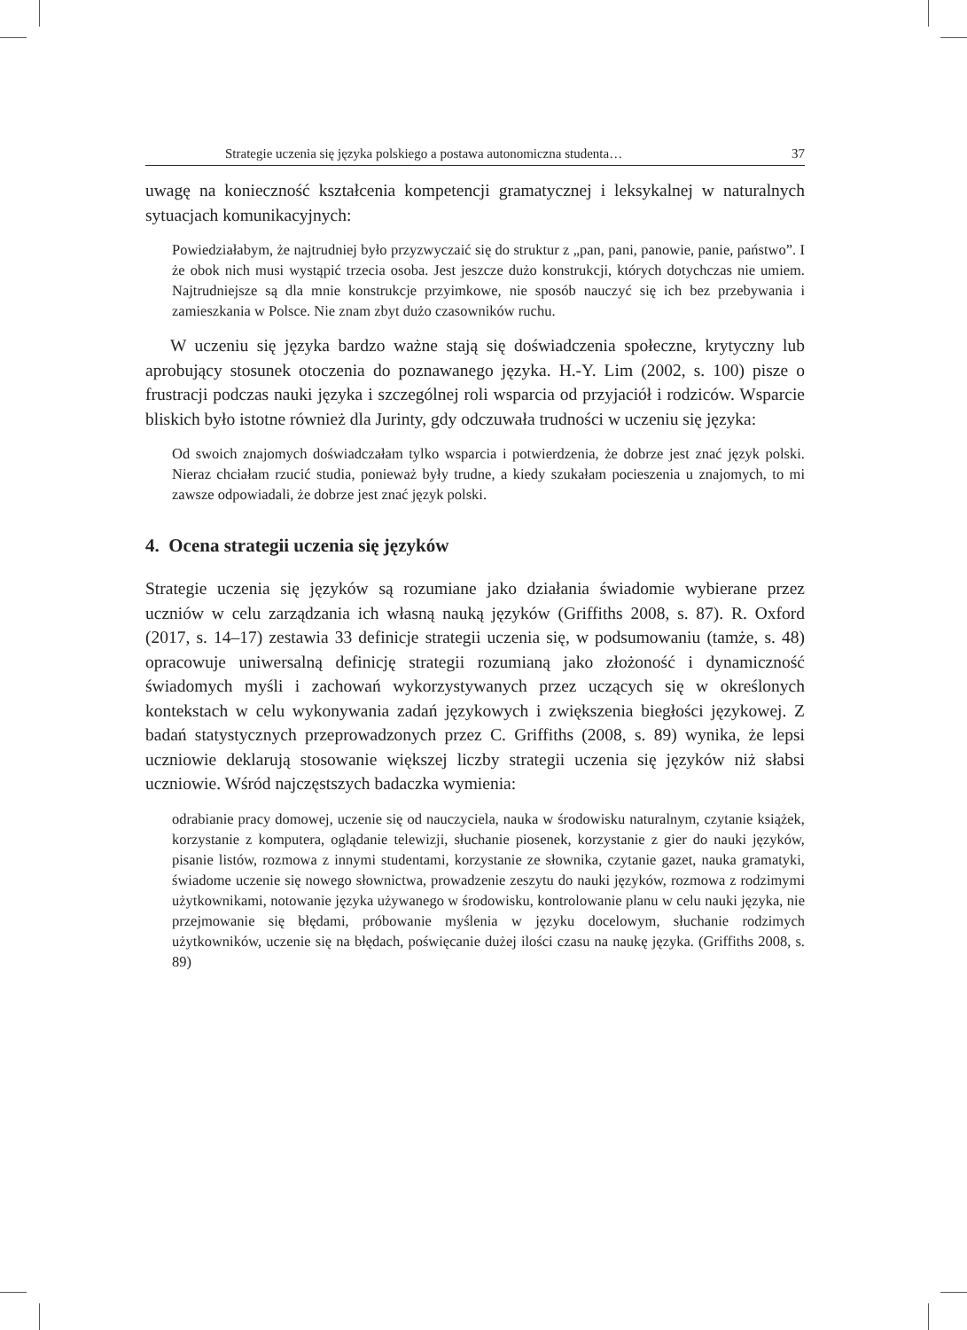Strategie uczenia się języka polskiego a postawa autonomiczna studenta… 37
uwagę na konieczność kształcenia kompetencji gramatycznej i leksykalnej w naturalnych sytuacjach komunikacyjnych:
Powiedziałabym, że najtrudniej było przyzwyczaić się do struktur z „pan, pani, panowie, panie, państwo”. I że obok nich musi wystąpić trzecia osoba. Jest jeszcze dużo konstrukcji, których dotychczas nie umiem. Najtrudniejsze są dla mnie konstrukcje przyimkowe, nie sposób nauczyć się ich bez przebywania i zamieszkania w Polsce. Nie znam zbyt dużo czasowników ruchu.
W uczeniu się języka bardzo ważne stają się doświadczenia społeczne, krytyczny lub aprobujący stosunek otoczenia do poznawanego języka. H.-Y. Lim (2002, s. 100) pisze o frustracji podczas nauki języka i szczególnej roli wsparcia od przyjaciół i rodziców. Wsparcie bliskich było istotne również dla Jurinty, gdy odczuwała trudności w uczeniu się języka:
Od swoich znajomych doświadczałam tylko wsparcia i potwierdzenia, że dobrze jest znać język polski. Nieraz chciałam rzucić studia, ponieważ były trudne, a kiedy szukałam pocieszenia u znajomych, to mi zawsze odpowiadali, że dobrze jest znać język polski.
4. Ocena strategii uczenia się języków
Strategie uczenia się języków są rozumiane jako działania świadomie wybierane przez uczniów w celu zarządzania ich własną nauką języków (Griffiths 2008, s. 87). R. Oxford (2017, s. 14–17) zestawia 33 definicje strategii uczenia się, w podsumowaniu (tamże, s. 48) opracowuje uniwersalną definicję strategii rozumianą jako złożoność i dynamiczność świadomych myśli i zachowań wykorzystywanych przez uczących się w określonych kontekstach w celu wykonywania zadań językowych i zwiększenia biegłości językowej. Z badań statystycznych przeprowadzonych przez C. Griffiths (2008, s. 89) wynika, że lepsi uczniowie deklarują stosowanie większej liczby strategii uczenia się języków niż słabsi uczniowie. Wśród najczęstszych badaczka wymienia:
odrabianie pracy domowej, uczenie się od nauczyciela, nauka w środowisku naturalnym, czytanie książek, korzystanie z komputera, oglądanie telewizji, słuchanie piosenek, korzystanie z gier do nauki języków, pisanie listów, rozmowa z innymi studentami, korzystanie ze słownika, czytanie gazet, nauka gramatyki, świadome uczenie się nowego słownictwa, prowadzenie zeszytu do nauki języków, rozmowa z rodzimymi użytkownikami, notowanie języka używanego w środowisku, kontrolowanie planu w celu nauki języka, nie przejmowanie się błędami, próbowanie myślenia w języku docelowym, słuchanie rodzimych użytkowników, uczenie się na błędach, poświęcanie dużej ilości czasu na naukę języka. (Griffiths 2008, s. 89)